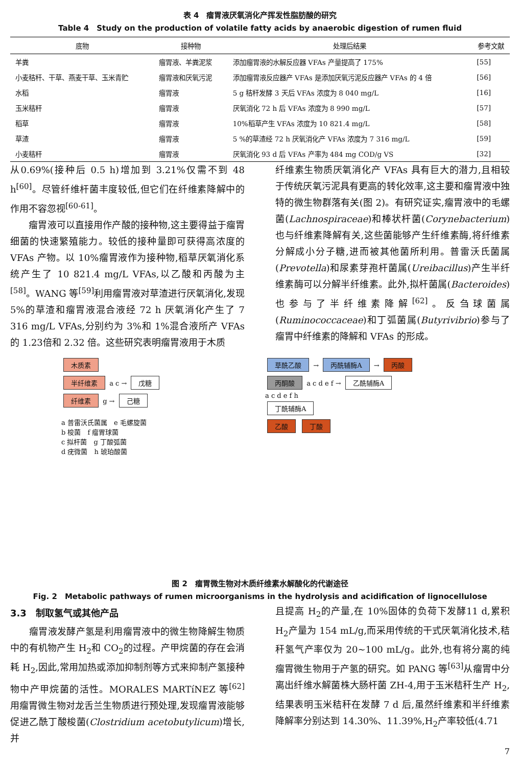表 4　瘤胃液厌氧消化产挥发性脂肪酸的研究
Table 4　Study on the production of volatile fatty acids by anaerobic digestion of rumen fluid
| 底物 | 接种物 | 处理后结果 | 参考文献 |
| --- | --- | --- | --- |
| 羊粪 | 瘤胃液、羊粪泥浆 | 添加瘤胃液的水解反应器 VFAs 产量提高了 175% | [55] |
| 小麦秸秆、干草、燕麦干草、玉米青贮 | 瘤胃液和厌氧污泥 | 添加瘤胃液反应器产 VFAs 是添加厌氧污泥反应器产 VFAs 的 4 倍 | [56] |
| 水稻 | 瘤胃液 | 5 g 秸秆发酵 3 天后 VFAs 浓度为 8 040 mg/L | [16] |
| 玉米秸秆 | 瘤胃液 | 厌氧消化 72 h 后 VFAs 浓度为 8 990 mg/L | [57] |
| 稻草 | 瘤胃液 | 10%稻草产生 VFAs 浓度为 10 821.4 mg/L | [58] |
| 草渣 | 瘤胃液 | 5 %的草渣经 72 h 厌氧消化产 VFAs 浓度为 7 316 mg/L | [59] |
| 小麦秸秆 | 瘤胃液 | 厌氧消化 93 d 后 VFAs 产率为 484 mg COD/g VS | [32] |
从0.69%(接种后 0.5 h)增加到 3.21%仅需不到 48 h<sup>[60]</sup>。尽管纤维杆菌丰度较低,但它们在纤维素降解中的作用不容忽视<sup>[60-61]</sup>。
　　瘤胃液可以直接用作产酸的接种物,这主要得益于瘤胃细菌的快速繁殖能力。较低的接种量即可获得高浓度的 VFAs 产物。以 10%瘤胃液作为接种物,稻草厌氧消化系统产生了 10 821.4 mg/L VFAs,以乙酸和丙酸为主<sup>[58]</sup>。WANG 等<sup>[59]</sup>利用瘤胃液对草渣进行厌氧消化,发现5%的草渣和瘤胃液混合液经 72 h 厌氧消化产生了 7 316 mg/L VFAs,分别约为 3%和 1%混合液所产 VFAs 的 1.23倍和 2.32 倍。这些研究表明瘤胃液用于木质
纤维素生物质厌氧消化产 VFAs 具有巨大的潜力,且相较于传统厌氧污泥具有更高的转化效率,这主要和瘤胃液中独特的微生物群落有关(图 2)。有研究证实,瘤胃液中的毛螺菌(Lachnospiraceae)和棒状杆菌(Corynebacterium)也与纤维素降解有关,这些菌能够产生纤维素酶,将纤维素分解成小分子糖,进而被其他菌所利用。普雷沃氏菌属(Prevotella)和尿素芽孢杆菌属(Ureibacillus)产生半纤维素酶可以分解半纤维素。此外,拟杆菌属(Bacteroides)也参与了半纤维素降解<sup>[62]</sup>。反刍球菌属(Ruminococcaceae)和丁弧菌属(Butyrivibrio)参与了瘤胃中纤维素的降解和 VFAs 的形成。
木质素
半纤维素 a c → 戊糖
纤维素 g → 己糖
a 普雷沃氏菌属　e 毛螺旋菌
b 梭菌　f 瘤胃球菌
c 拟杆菌　g 丁酸弧菌
d 疣微菌　h 琥珀酸菌
草酰乙酸 → 丙酰辅酶A → 丙酸
丙酮酸 a c d e f → 乙酰辅酶A
a c d e f h
丁酰辅酶A
乙酸 丁酸
图 2　瘤胃微生物对木质纤维素水解酸化的代谢途径
Fig. 2　Metabolic pathways of rumen microorganisms in the hydrolysis and acidification of lignocellulose
3.3　制取氢气或其他产品
　　瘤胃液发酵产氢是利用瘤胃液中的微生物降解生物质中的有机物产生 H<sub>2</sub>和 CO<sub>2</sub>的过程。产甲烷菌的存在会消耗 H<sub>2</sub>,因此,常用加热或添加抑制剂等方式来抑制产氢接种物中产甲烷菌的活性。MORALES MARTíNEZ 等<sup>[62]</sup>用瘤胃微生物对龙舌兰生物质进行预处理,发现瘤胃液能够促进乙酰丁酸梭菌(Clostridium acetobutylicum)增长,并
且提高 H<sub>2</sub>的产量,在 10%固体的负荷下发酵11 d,累积 H<sub>2</sub>产量为 154 mL/g,而采用传统的干式厌氧消化技术,秸秆氢气产率仅为 20~100 mL/g。此外,也有将分离的纯瘤胃微生物用于产氢的研究。如 PANG 等<sup>[63]</sup>从瘤胃中分离出纤维水解菌株大肠杆菌 ZH-4,用于玉米秸秆生产 H<sub>2</sub>,结果表明玉米秸秆在发酵 7 d 后,虽然纤维素和半纤维素降解率分别达到 14.30%、11.39%,H<sub>2</sub>产率较低(4.71
7